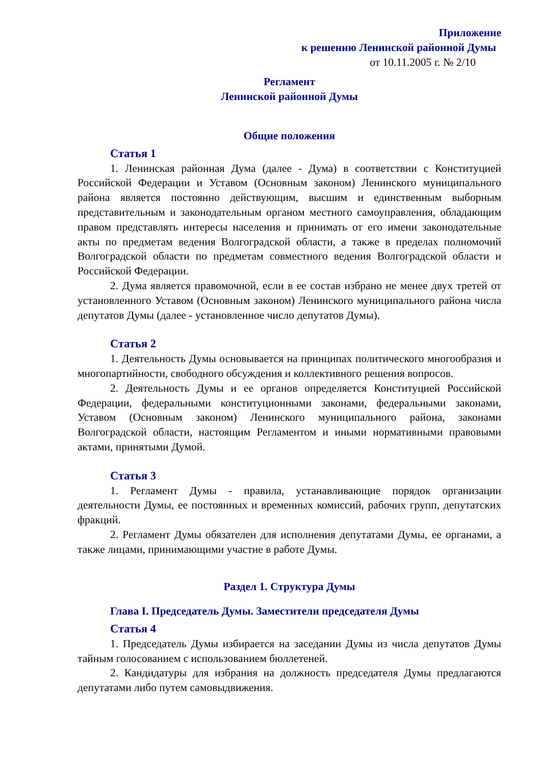Приложение
к решению Ленинской районной Думы
от 10.11.2005 г. № 2/10
Регламент
Ленинской районной Думы
Общие положения
Статья 1
1. Ленинская районная Дума (далее - Дума) в соответствии с Конституцией Российской Федерации и Уставом (Основным законом) Ленинского муниципального района является постоянно действующим, высшим и единственным выборным представительным и законодательным органом местного самоуправления, обладающим правом представлять интересы населения и принимать от его имени законодательные акты по предметам ведения Волгоградской области, а также в пределах полномочий Волгоградской области по предметам совместного ведения Волгоградской области и Российской Федерации.
2. Дума является правомочной, если в ее состав избрано не менее двух третей от установленного Уставом (Основным законом) Ленинского муниципального района числа депутатов Думы (далее - установленное число депутатов Думы).
Статья 2
1. Деятельность Думы основывается на принципах политического многообразия и многопартийности, свободного обсуждения и коллективного решения вопросов.
2. Деятельность Думы и ее органов определяется Конституцией Российской Федерации, федеральными конституционными законами, федеральными законами, Уставом (Основным законом) Ленинского муниципального района, законами Волгоградской области, настоящим Регламентом и иными нормативными правовыми актами, принятыми Думой.
Статья 3
1. Регламент Думы - правила, устанавливающие порядок организации деятельности Думы, ее постоянных и временных комиссий, рабочих групп, депутатских фракций.
2. Регламент Думы обязателен для исполнения депутатами Думы, ее органами, а также лицами, принимающими участие в работе Думы.
Раздел 1. Структура Думы
Глава I. Председатель Думы. Заместители председателя Думы
Статья 4
1. Председатель Думы избирается на заседании Думы из числа депутатов Думы тайным голосованием с использованием бюллетеней.
2. Кандидатуры для избрания на должность председателя Думы предлагаются депутатами либо путем самовыдвижения.